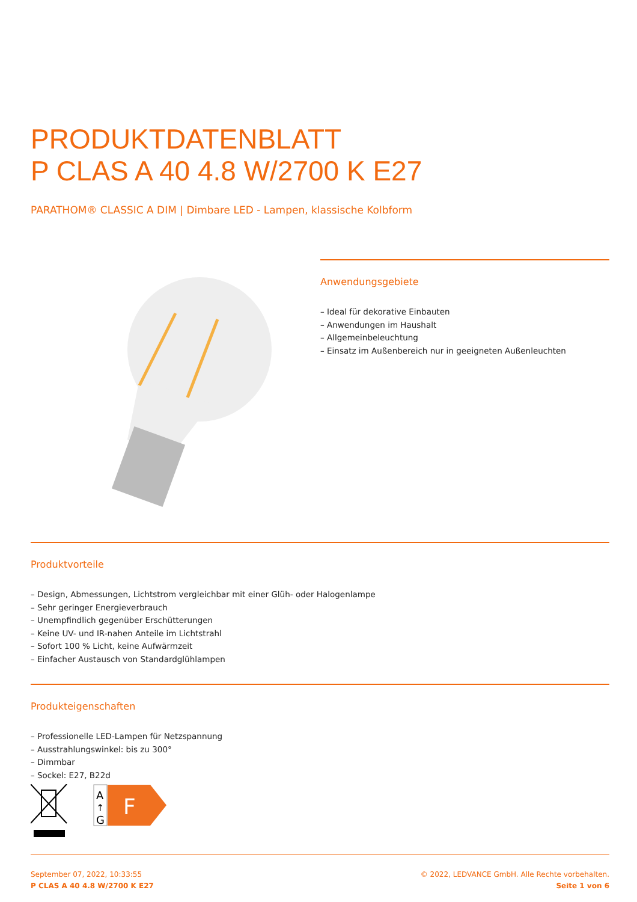PRODUKTDATENBLATT
P CLAS A 40 4.8 W/2700 K E27
PARATHOM® CLASSIC A DIM | Dimbare LED - Lampen, klassische Kolbform
Anwendungsgebiete
– Ideal für dekorative Einbauten
– Anwendungen im Haushalt
– Allgemeinbeleuchtung
– Einsatz im Außenbereich nur in geeigneten Außenleuchten
Produktvorteile
– Design, Abmessungen, Lichtstrom vergleichbar mit einer Glüh- oder Halogenlampe
– Sehr geringer Energieverbrauch
– Unempfindlich gegenüber Erschütterungen
– Keine UV- und IR-nahen Anteile im Lichtstrahl
– Sofort 100 % Licht, keine Aufwärmzeit
– Einfacher Austausch von Standardglühlampen
Produkteigenschaften
– Professionelle LED-Lampen für Netzspannung
– Ausstrahlungswinkel: bis zu 300°
– Dimmbar
– Sockel: E27, B22d
A
↑
G
F
September 07, 2022, 10:33:55
P CLAS A 40 4.8 W/2700 K E27
© 2022, LEDVANCE GmbH. Alle Rechte vorbehalten.
Seite 1 von 6